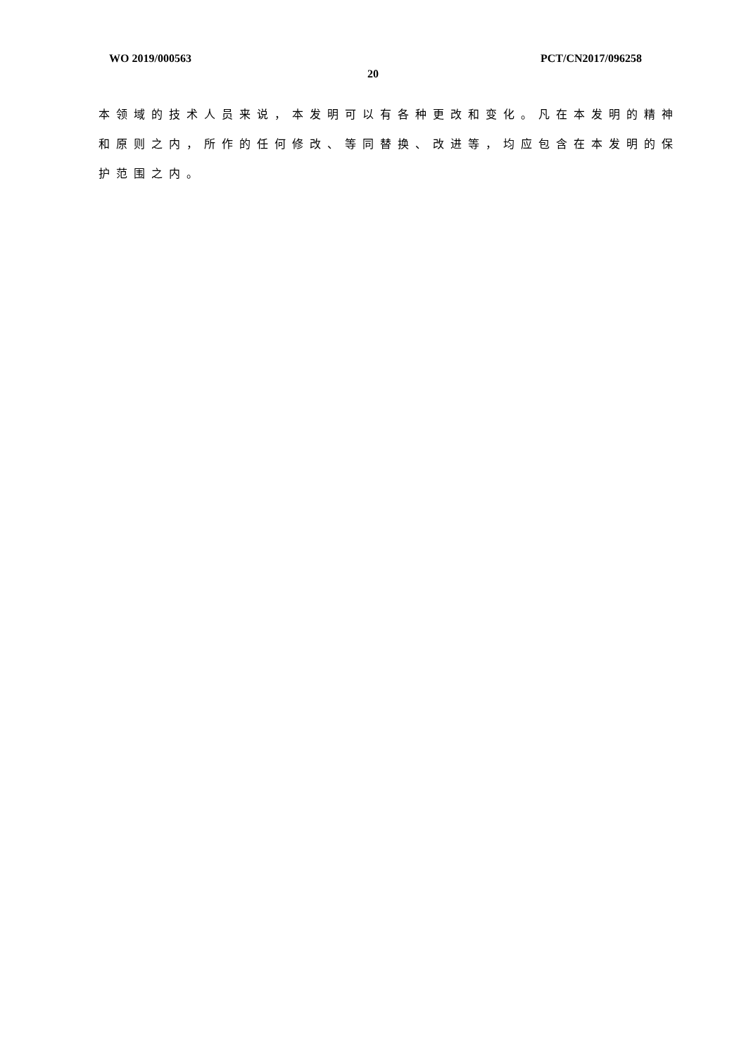WO 2019/000563 PCT/CN2017/096258
20
本领域的技术人员来说，本发明可以有各种更改和变化。凡在本发明的精神和原则之内，所作的任何修改、等同替换、改进等，均应包含在本发明的保护范围之内。